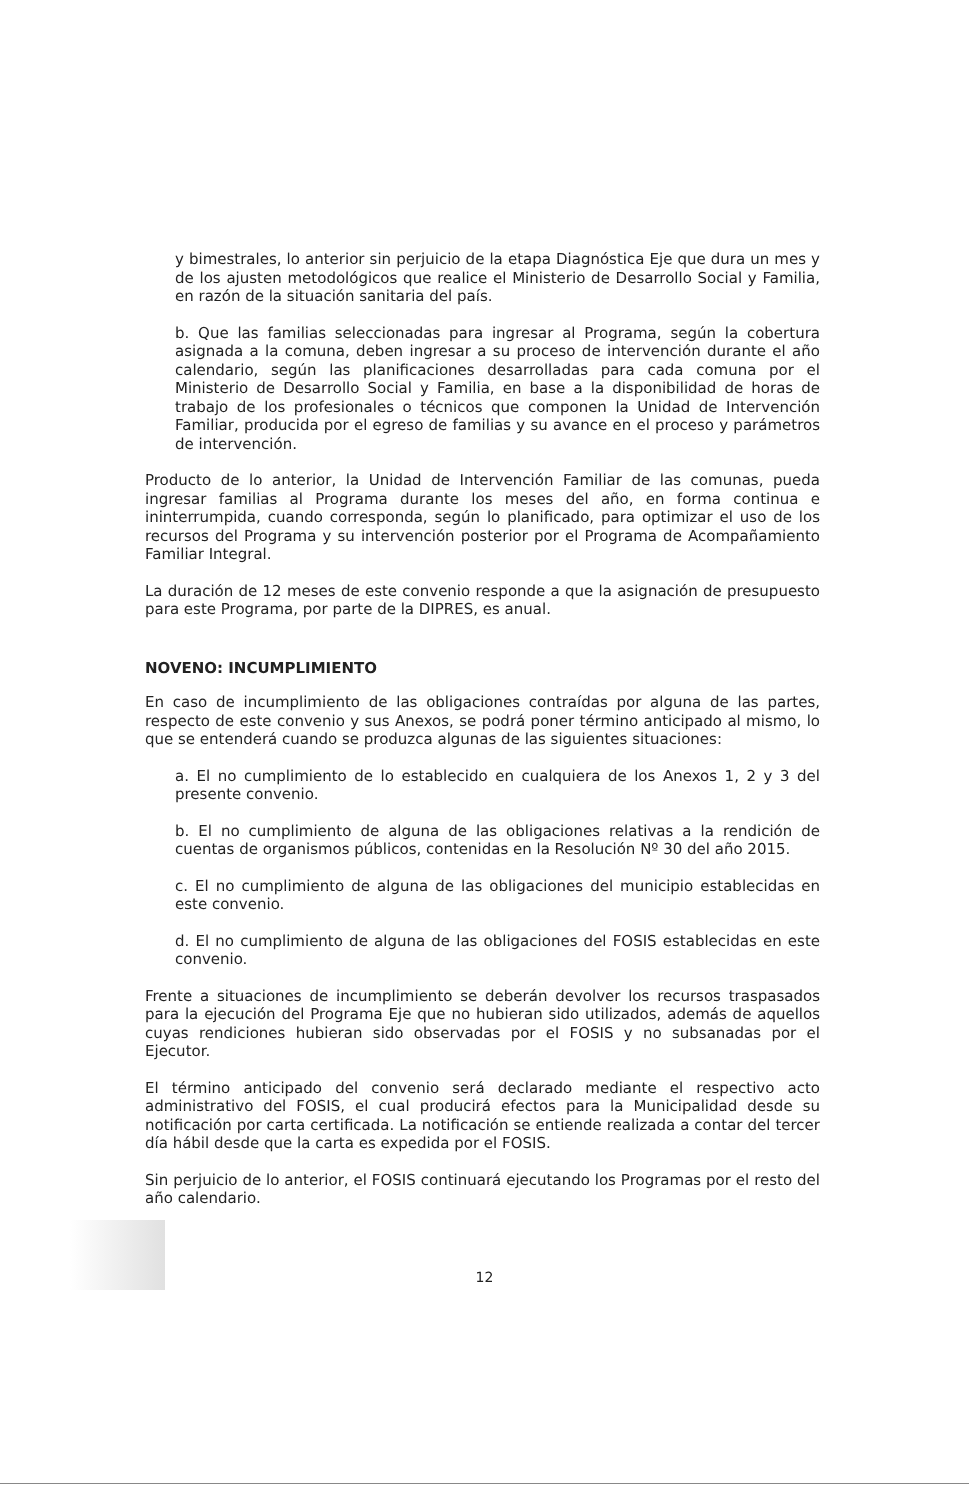y bimestrales, lo anterior sin perjuicio de la etapa Diagnóstica Eje que dura un mes y de los ajusten metodológicos que realice el Ministerio de Desarrollo Social y Familia, en razón de la situación sanitaria del país.
b. Que las familias seleccionadas para ingresar al Programa, según la cobertura asignada a la comuna, deben ingresar a su proceso de intervención durante el año calendario, según las planificaciones desarrolladas para cada comuna por el Ministerio de Desarrollo Social y Familia, en base a la disponibilidad de horas de trabajo de los profesionales o técnicos que componen la Unidad de Intervención Familiar, producida por el egreso de familias y su avance en el proceso y parámetros de intervención.
Producto de lo anterior, la Unidad de Intervención Familiar de las comunas, pueda ingresar familias al Programa durante los meses del año, en forma continua e ininterrumpida, cuando corresponda, según lo planificado, para optimizar el uso de los recursos del Programa y su intervención posterior por el Programa de Acompañamiento Familiar Integral.
La duración de 12 meses de este convenio responde a que la asignación de presupuesto para este Programa, por parte de la DIPRES, es anual.
NOVENO: INCUMPLIMIENTO
En caso de incumplimiento de las obligaciones contraídas por alguna de las partes, respecto de este convenio y sus Anexos, se podrá poner término anticipado al mismo, lo que se entenderá cuando se produzca algunas de las siguientes situaciones:
a. El no cumplimiento de lo establecido en cualquiera de los Anexos 1, 2 y 3 del presente convenio.
b. El no cumplimiento de alguna de las obligaciones relativas a la rendición de cuentas de organismos públicos, contenidas en la Resolución Nº 30 del año 2015.
c. El no cumplimiento de alguna de las obligaciones del municipio establecidas en este convenio.
d. El no cumplimiento de alguna de las obligaciones del FOSIS establecidas en este convenio.
Frente a situaciones de incumplimiento se deberán devolver los recursos traspasados para la ejecución del Programa Eje que no hubieran sido utilizados, además de aquellos cuyas rendiciones hubieran sido observadas por el FOSIS y no subsanadas por el Ejecutor.
El término anticipado del convenio será declarado mediante el respectivo acto administrativo del FOSIS, el cual producirá efectos para la Municipalidad desde su notificación por carta certificada. La notificación se entiende realizada a contar del tercer día hábil desde que la carta es expedida por el FOSIS.
Sin perjuicio de lo anterior, el FOSIS continuará ejecutando los Programas por el resto del año calendario.
12